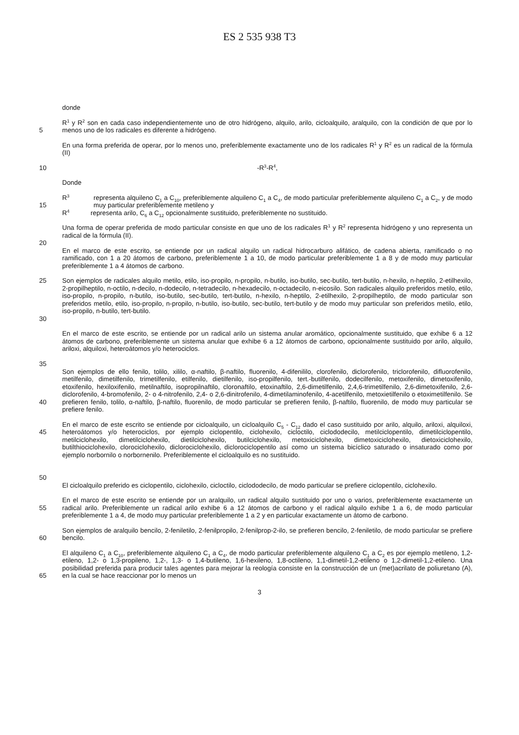ES 2 535 938 T3
donde
5 R<sup>1</sup> y R<sup>2</sup> son en cada caso independientemente uno de otro hidrógeno, alquilo, arilo, cicloalquilo, aralquilo, con la condición de que por lo menos uno de los radicales es diferente a hidrógeno.
En una forma preferida de operar, por lo menos uno, preferiblemente exactamente uno de los radicales R<sup>1</sup> y R<sup>2</sup> es un radical de la fórmula (II)
10 -R<sup>3</sup>-R<sup>4</sup>,
Donde
15 R<sup>3</sup> representa alquileno C<sub>1</sub> a C<sub>10</sub>, preferiblemente alquileno C<sub>1</sub> a C<sub>4</sub>, de modo particular preferiblemente alquileno C<sub>1</sub> a C<sub>2</sub>, y de modo muy particular preferiblemente metileno y
R<sup>4</sup> representa arilo, C<sub>6</sub> a C<sub>12</sub> opcionalmente sustituido, preferiblemente no sustituido.
20 Una forma de operar preferida de modo particular consiste en que uno de los radicales R<sup>1</sup> y R<sup>2</sup> representa hidrógeno y uno representa un radical de la fórmula (II).
En el marco de este escrito, se entiende por un radical alquilo un radical hidrocarburo alifático, de cadena abierta, ramificado o no ramificado, con 1 a 20 átomos de carbono, preferiblemente 1 a 10, de modo particular preferiblemente 1 a 8 y de modo muy particular preferiblemente 1 a 4 átomos de carbono.
25
30
Son ejemplos de radicales alquilo metilo, etilo, iso-propilo, n-propilo, n-butilo, iso-butilo, sec-butilo, tert-butilo, n-hexilo, n-heptilo, 2-etilhexilo, 2-propilheptilo, n-octilo, n-decilo, n-dodecilo, n-tetradecilo, n-hexadecilo, n-octadecilo, n-eicosilo. Son radicales alquilo preferidos metilo, etilo, iso-propilo, n-propilo, n-butilo, iso-butilo, sec-butilo, tert-butilo, n-hexilo, n-heptilo, 2-etilhexilo, 2-propilheptilo, de modo particular son preferidos metilo, etilo, iso-propilo, n-propilo, n-butilo, iso-butilo, sec-butilo, tert-butilo y de modo muy particular son preferidos metilo, etilo, iso-propilo, n-butilo, tert-butilo.
35 En el marco de este escrito, se entiende por un radical arilo un sistema anular aromático, opcionalmente sustituido, que exhibe 6 a 12 átomos de carbono, preferiblemente un sistema anular que exhibe 6 a 12 átomos de carbono, opcionalmente sustituido por arilo, alquilo, ariloxi, alquiloxi, heteroátomos y/o heterociclos.
40 Son ejemplos de ello fenilo, tolilo, xililo, α-naftilo, β-naftilo, fluorenilo, 4-difenililo, clorofenilo, diclorofenilo, triclorofenilo, difluorofenilo, metilfenilo, dimetilfenilo, trimetilfenilo, etilfenilo, dietilfenilo, iso-propilfenilo, tert.-butilfenilo, dodecilfenilo, metoxifenilo, dimetoxifenilo, etoxifenilo, hexiloxifenilo, metilnaftilo, isopropilnaftilo, cloronaftilo, etoxinaftilo, 2,6-dimetilfenilo, 2,4,6-trimetilfenilo, 2,6-dimetoxifenilo, 2,6-diclorofenilo, 4-bromofenilo, 2- o 4-nitrofenilo, 2,4- o 2,6-dinitrofenilo, 4-dimetilaminofenilo, 4-acetilfenilo, metoxietilfenilo o etoximetilfenilo. Se prefieren fenilo, tolilo, α-naftilo, β-naftilo, fluorenilo, de modo particular se prefieren fenilo, β-naftilo, fluorenilo, de modo muy particular se prefiere fenilo.
45
50
En el marco de este escrito se entiende por cicloalquilo, un cicloalquilo C<sub>5</sub> - C<sub>12</sub> dado el caso sustituido por arilo, alquilo, ariloxi, alquiloxi, heteroátomos y/o heterociclos, por ejemplo ciclopentilo, ciclohexilo, cicloctilo, ciclododecilo, metilciclopentilo, dimetilciclopentilo, metilciclohexilo, dimetilciclohexilo, dietilciclohexilo, butilciclohexilo, metoxiciclohexilo, dimetoxiciclohexilo, dietoxiciclohexilo, butilthiociclohexilo, clorociclohexilo, diclorociclohexilo, diclorociclopentilo así como un sistema bicíclico saturado o insaturado como por ejemplo norbornilo o norbornenilo. Preferiblemente el cicloalquilo es no sustituido.
El cicloalquilo preferido es ciclopentilo, ciclohexilo, cicloctilo, ciclododecilo, de modo particular se prefiere ciclopentilo, ciclohexilo.
55 En el marco de este escrito se entiende por un aralquilo, un radical alquilo sustituido por uno o varios, preferiblemente exactamente un radical arilo. Preferiblemente un radical arilo exhibe 6 a 12 átomos de carbono y el radical alquilo exhibe 1 a 6, de modo particular preferiblemente 1 a 4, de modo muy particular preferiblemente 1 a 2 y en particular exactamente un átomo de carbono.
60 Son ejemplos de aralquilo bencilo, 2-feniletilo, 2-fenilpropilo, 2-fenilprop-2-ilo, se prefieren bencilo, 2-feniletilo, de modo particular se prefiere bencilo.
65 El alquileno C<sub>1</sub> a C<sub>10</sub>, preferiblemente alquileno C<sub>1</sub> a C<sub>4</sub>, de modo particular preferiblemente alquileno C<sub>1</sub> a C<sub>2</sub> es por ejemplo metileno, 1,2-etileno, 1,2- o 1,3-propileno, 1,2-, 1,3- o 1,4-butileno, 1,6-hexileno, 1,8-octileno, 1,1-dimetil-1,2-etileno o 1,2-dimetil-1,2-etileno. Una posibilidad preferida para producir tales agentes para mejorar la reología consiste en la construcción de un (met)acrilato de poliuretano (A), en la cual se hace reaccionar por lo menos un
3